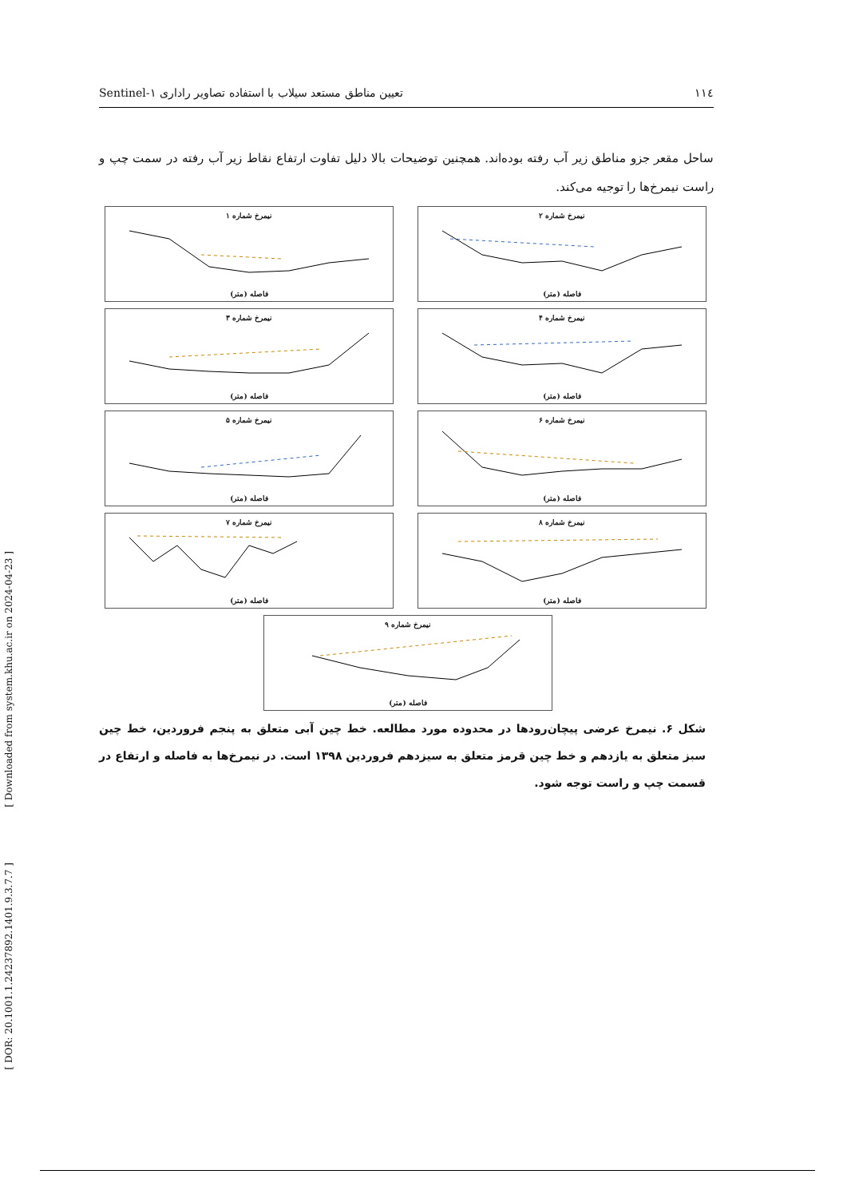[ Downloaded from system.khu.ac.ir on 2024-04-23 ]
[ DOR: 20.1001.1.24237892.1401.9.3.7.7 ]
Sentinel-۱ تعیین مناطق مستعد سیلاب با استفاده تصاویر راداری ۱۱٤
ساحل مقعر جزو مناطق زیر آب رفته بوده‌اند. همچنین توضیحات بالا دلیل تفاوت ارتفاع نقاط زیر آب رفته در سمت چپ و راست نیمرخ‌ها را توجیه می‌کند.
نیمرخ شماره ۲فاصله (متر)
نیمرخ شماره ۱فاصله (متر)
نیمرخ شماره ۴فاصله (متر)
نیمرخ شماره ۳فاصله (متر)
نیمرخ شماره ۶فاصله (متر)
نیمرخ شماره ۵فاصله (متر)
نیمرخ شماره ۸فاصله (متر)
نیمرخ شماره ۷فاصله (متر)
نیمرخ شماره ۹فاصله (متر)
شکل ۶. نیمرخ عرضی پیچان‌رودها در محدوده مورد مطالعه. خط چین آبی متعلق به پنجم فروردین، خط چین سبز متعلق به یازدهم و خط چین قرمز متعلق به سیزدهم فروردین ۱۳۹۸ است. در نیمرخ‌ها به فاصله و ارتفاع در قسمت چپ و راست توجه شود.